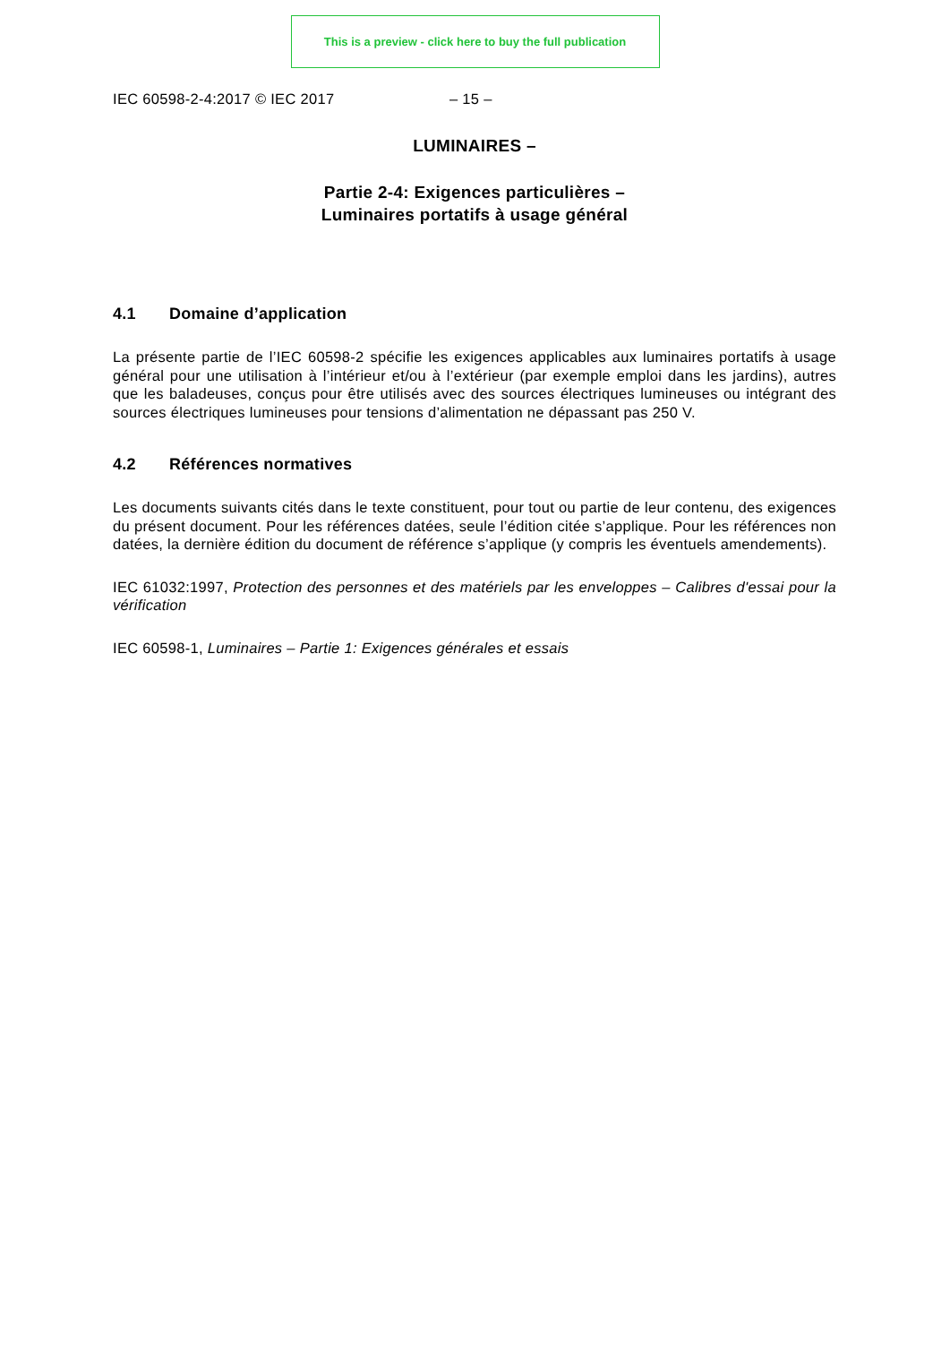This is a preview - click here to buy the full publication
IEC 60598-2-4:2017 © IEC 2017 – 15 –
LUMINAIRES –
Partie 2-4: Exigences particulières –
Luminaires portatifs à usage général
4.1 Domaine d’application
La présente partie de l’IEC 60598-2 spécifie les exigences applicables aux luminaires portatifs à usage général pour une utilisation à l’intérieur et/ou à l’extérieur (par exemple emploi dans les jardins), autres que les baladeuses, conçus pour être utilisés avec des sources électriques lumineuses ou intégrant des sources électriques lumineuses pour tensions d’alimentation ne dépassant pas 250 V.
4.2 Références normatives
Les documents suivants cités dans le texte constituent, pour tout ou partie de leur contenu, des exigences du présent document. Pour les références datées, seule l’édition citée s’applique. Pour les références non datées, la dernière édition du document de référence s’applique (y compris les éventuels amendements).
IEC 61032:1997, Protection des personnes et des matériels par les enveloppes – Calibres d'essai pour la vérification
IEC 60598-1, Luminaires – Partie 1: Exigences générales et essais